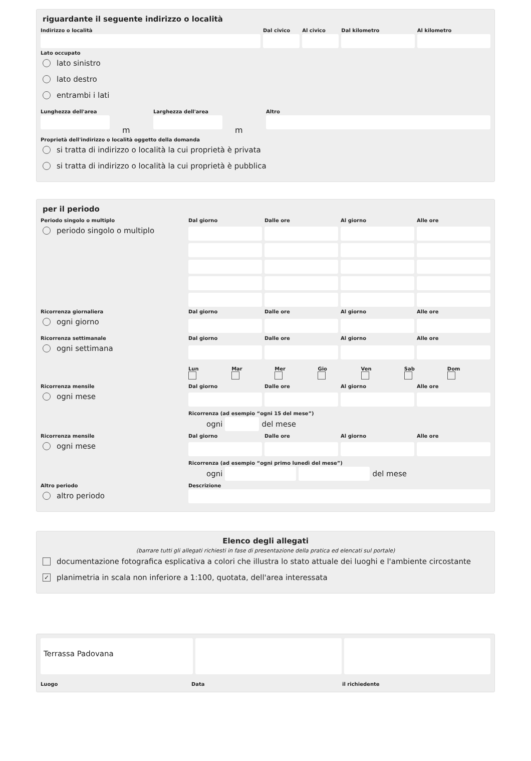riguardante il seguente indirizzo o località
Indirizzo o località Dal civico Al civico Dal kilometro Al kilometro
Lato occupato
lato sinistro
lato destro
entrambi i lati
Lunghezza dell'area
m
Larghezza dell'area
m
Altro
Proprietà dell'indirizzo o località oggetto della domanda
si tratta di indirizzo o località la cui proprietà è privata
si tratta di indirizzo o località la cui proprietà è pubblica
per il periodo
Periodo singolo o multiplo
periodo singolo o multiplo
Dal giorno
Dalle ore
Al giorno
Alle ore
Ricorrenza giornaliera
ogni giorno
Dal giorno
Dalle ore
Al giorno
Alle ore
Ricorrenza settimanale
ogni settimana
Dal giorno
Dalle ore
Al giorno
Alle ore
Lun
Mar
Mer
Gio
Ven
Sab
Dom
Ricorrenza mensile
ogni mese
Dal giorno
Dalle ore
Al giorno
Alle ore
Ricorrenza (ad esempio “ogni 15 del mese”)
ogni del mese
Ricorrenza mensile
ogni mese
Dal giorno
Dalle ore
Al giorno
Alle ore
Ricorrenza (ad esempio “ogni primo lunedì del mese”)
ogni del mese
Altro periodo
altro periodo
Descrizione
Elenco degli allegati
(barrare tutti gli allegati richiesti in fase di presentazione della pratica ed elencati sul portale)
documentazione fotografica esplicativa a colori che illustra lo stato attuale dei luoghi e l'ambiente circostante
✓ planimetria in scala non inferiore a 1:100, quotata, dell'area interessata
Terrassa Padovana
Luogo Data il richiedente